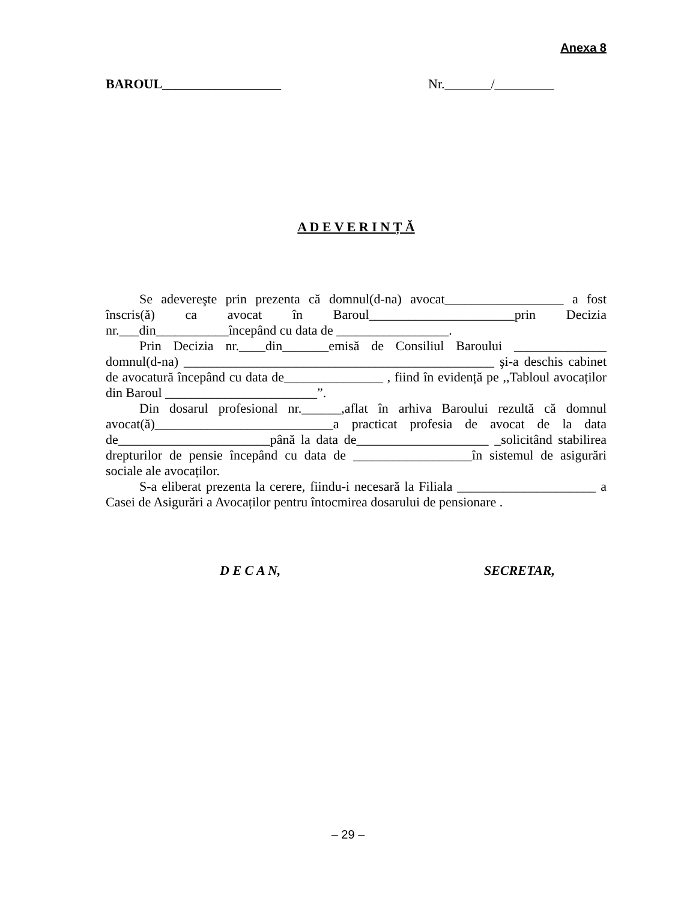Anexa 8
BAROUL__________________ Nr._______/_________
A D E V E R I N Ț Ă
Se adevereşte prin prezenta că domnul(d-na) avocat__________________ a fost înscris(ă) ca avocat în Baroul______________________prin Decizia nr.___din___________începând cu data de _________________.
Prin Decizia nr.____din_______emisă de Consiliul Baroului ______________ domnul(d-na) _______________________________________________ şi-a deschis cabinet de avocatură începând cu data de_______________ , fiind în evidență pe ,,Tabloul avocaților din Baroul _______________________”.
Din dosarul profesional nr.______,aflat în arhiva Baroului rezultă că domnul avocat(ă)___________________________a practicat profesia de avocat de la data de_______________________până la data de____________________ _solicitând stabilirea drepturilor de pensie începând cu data de __________________în sistemul de asigurări sociale ale avocaților.
S-a eliberat prezenta la cerere, fiindu-i necesară la Filiala _____________________ a Casei de Asigurări a Avocaților pentru întocmirea dosarului de pensionare .
D E C A N, SECRETAR,
– 29 –